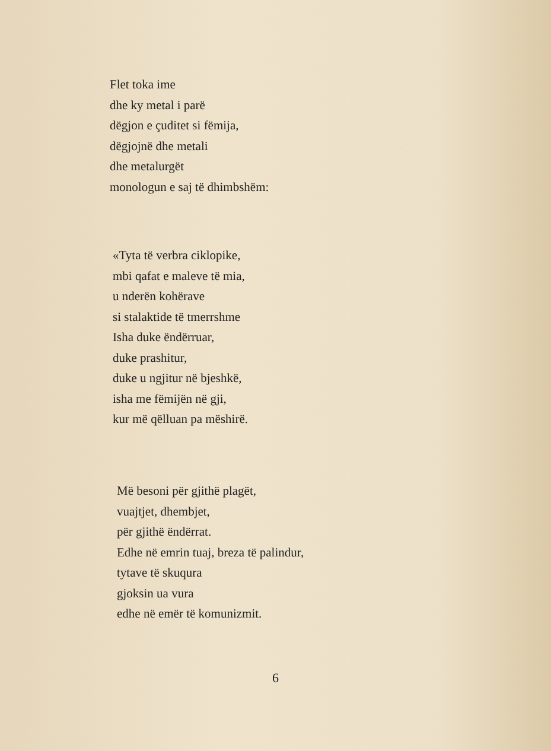Flet toka ime
dhe ky metal i parë
dëgjon e çuditet si fëmija,
dëgjojnë dhe metali
dhe metalurgët
monologun e saj të dhimbshëm:
«Tyta të verbra ciklopike,
mbi qafat e maleve të mia,
u nderën kohërave
si stalaktide të tmerrshme
Isha duke ëndërruar,
duke prashitur,
duke u ngjitur në bjeshkë,
isha me fëmijën në gji,
kur më qëlluan pa mëshirë.
Më besoni për gjithë plagët,
vuajtjet, dhembjet,
për gjithë ëndërrat.
Edhe në emrin tuaj, breza të palindur,
tytave të skuqura
gjoksin ua vura
edhe në emër të komunizmit.
6